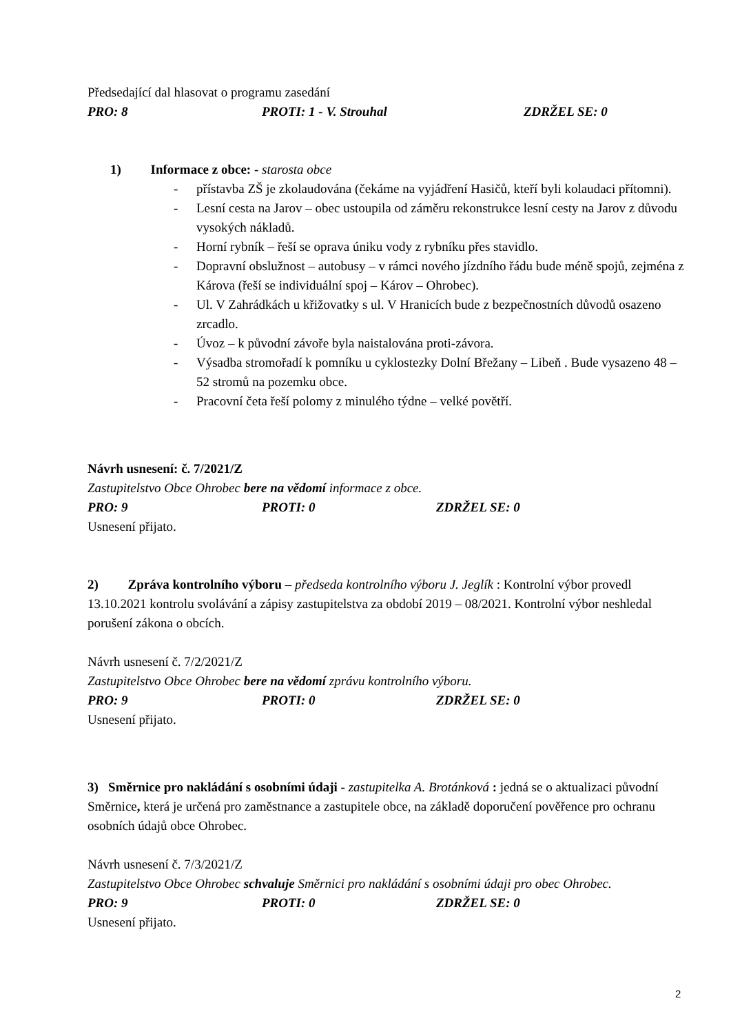Předsedající dal hlasovat o programu zasedání
PRO: 8 PROTI: 1 - V. Strouhal ZDRŽEL SE: 0
1) Informace z obce: - starosta obce
- přístavba ZŠ je zkolaudována (čekáme na vyjádření Hasičů, kteří byli kolaudaci přítomni).
- Lesní cesta na Jarov – obec ustoupila od záměru rekonstrukce lesní cesty na Jarov z důvodu vysokých nákladů.
- Horní rybník – řeší se oprava úniku vody z rybníku přes stavidlo.
- Dopravní obslužnost – autobusy – v rámci nového jízdního řádu bude méně spojů, zejména z Károva (řeší se individuální spoj – Károv – Ohrobec).
- Ul. V Zahrádkách u křižovatky s ul. V Hranicích bude z bezpečnostních důvodů osazeno zrcadlo.
- Úvoz – k původní závoře byla naistalována proti-závora.
- Výsadba stromořadí k pomníku u cyklostezky Dolní Břežany – Libeň . Bude vysazeno 48 – 52 stromů na pozemku obce.
- Pracovní četa řeší polomy z minulého týdne – velké povětří.
Návrh usnesení: č. 7/2021/Z
Zastupitelstvo Obce Ohrobec bere na vědomí informace z obce.
PRO: 9 PROTI: 0 ZDRŽEL SE: 0
Usnesení přijato.
2) Zpráva kontrolního výboru – předseda kontrolního výboru J. Jeglík : Kontrolní výbor provedl 13.10.2021 kontrolu svolávání a zápisy zastupitelstva za období 2019 – 08/2021. Kontrolní výbor neshledal porušení zákona o obcích.
Návrh usnesení č. 7/2/2021/Z
Zastupitelstvo Obce Ohrobec bere na vědomí zprávu kontrolního výboru.
PRO: 9 PROTI: 0 ZDRŽEL SE: 0
Usnesení přijato.
3) Směrnice pro nakládání s osobními údaji - zastupitelka A. Brotánková : jedná se o aktualizaci původní Směrnice, která je určená pro zaměstnance a zastupitele obce, na základě doporučení pověřence pro ochranu osobních údajů obce Ohrobec.
Návrh usnesení č. 7/3/2021/Z
Zastupitelstvo Obce Ohrobec schvaluje Směrnici pro nakládání s osobními údaji pro obec Ohrobec.
PRO: 9 PROTI: 0 ZDRŽEL SE: 0
Usnesení přijato.
2